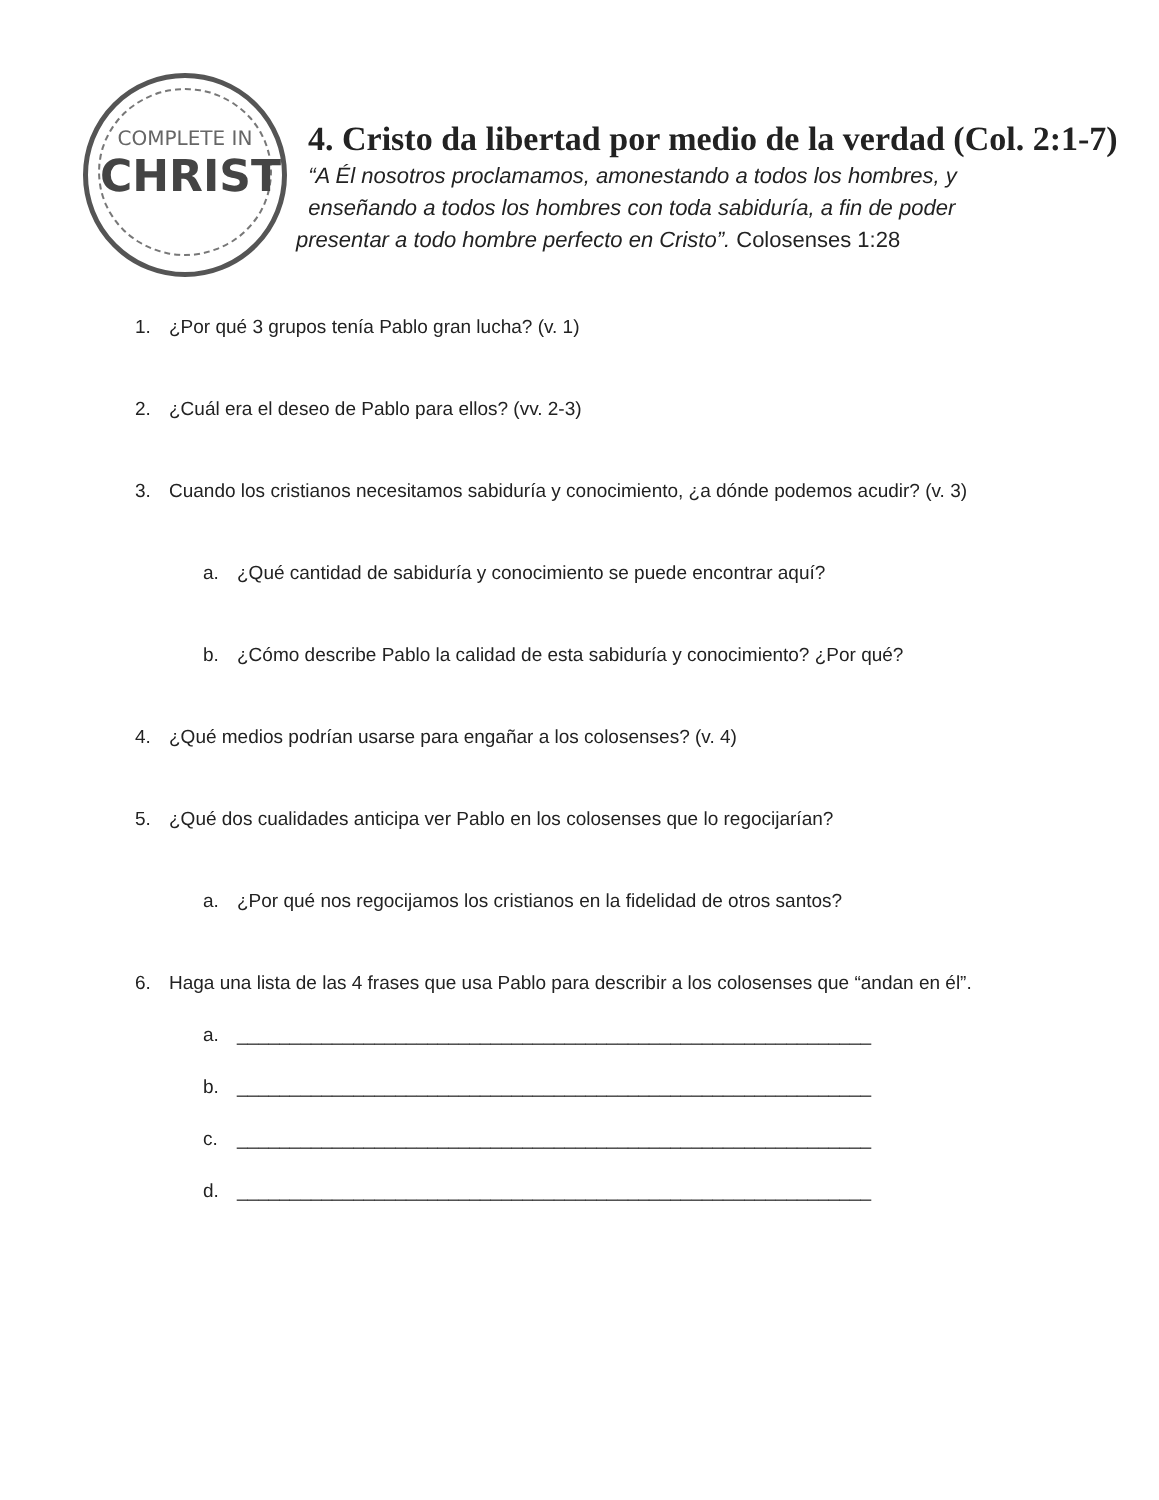COMPLETE IN
CHRIST
4. Cristo da libertad por medio de la verdad (Col. 2:1-7)
“A Él nosotros proclamamos, amonestando a todos los hombres, y
enseñando a todos los hombres con toda sabiduría, a fin de poder
presentar a todo hombre perfecto en Cristo”. Colosenses 1:28
1. ¿Por qué 3 grupos tenía Pablo gran lucha? (v. 1)
2. ¿Cuál era el deseo de Pablo para ellos? (vv. 2-3)
3. Cuando los cristianos necesitamos sabiduría y conocimiento, ¿a dónde podemos acudir? (v. 3)
a. ¿Qué cantidad de sabiduría y conocimiento se puede encontrar aquí?
b. ¿Cómo describe Pablo la calidad de esta sabiduría y conocimiento? ¿Por qué?
4. ¿Qué medios podrían usarse para engañar a los colosenses? (v. 4)
5. ¿Qué dos cualidades anticipa ver Pablo en los colosenses que lo regocijarían?
a. ¿Por qué nos regocijamos los cristianos en la fidelidad de otros santos?
6. Haga una lista de las 4 frases que usa Pablo para describir a los colosenses que “andan en él”.
a. ____________________________________________________________
b. ____________________________________________________________
c. ____________________________________________________________
d. ____________________________________________________________